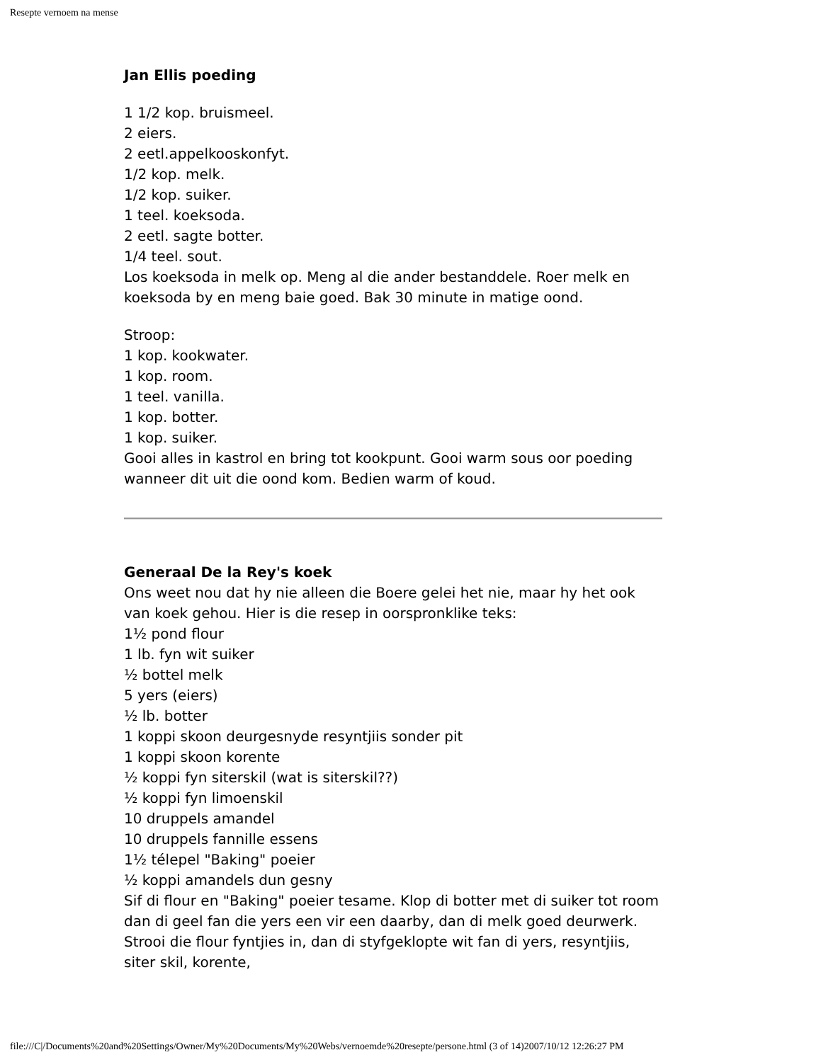Resepte vernoem na mense
Jan Ellis poeding
1 1/2 kop. bruismeel.
2 eiers.
2 eetl.appelkooskonfyt.
1/2 kop. melk.
1/2 kop. suiker.
1 teel. koeksoda.
2 eetl. sagte botter.
1/4 teel. sout.
Los koeksoda in melk op. Meng al die ander bestanddele. Roer melk en koeksoda by en meng baie goed. Bak 30 minute in matige oond.
Stroop:
1 kop. kookwater.
1 kop. room.
1 teel. vanilla.
1 kop. botter.
1 kop. suiker.
Gooi alles in kastrol en bring tot kookpunt. Gooi warm sous oor poeding wanneer dit uit die oond kom. Bedien warm of koud.
Generaal De la Rey's koek
Ons weet nou dat hy nie alleen die Boere gelei het nie, maar hy het ook van koek gehou. Hier is die resep in oorspronklike teks:
1½ pond flour
1 lb. fyn wit suiker
½ bottel melk
5 yers (eiers)
½ lb. botter
1 koppi skoon deurgesnyde resyntjiis sonder pit
1 koppi skoon korente
½ koppi fyn siterskil (wat is siterskil??)
½ koppi fyn limoenskil
10 druppels amandel
10 druppels fannille essens
1½ télepel "Baking" poeier
½ koppi amandels dun gesny
Sif di flour en "Baking" poeier tesame. Klop di botter met di suiker tot room dan di geel fan die yers een vir een daarby, dan di melk goed deurwerk. Strooi die flour fyntjies in, dan di styfgeklopte wit fan di yers, resyntjiis, siter skil, korente,
file:///C|/Documents%20and%20Settings/Owner/My%20Documents/My%20Webs/vernoemde%20resepte/persone.html (3 of 14)2007/10/12 12:26:27 PM